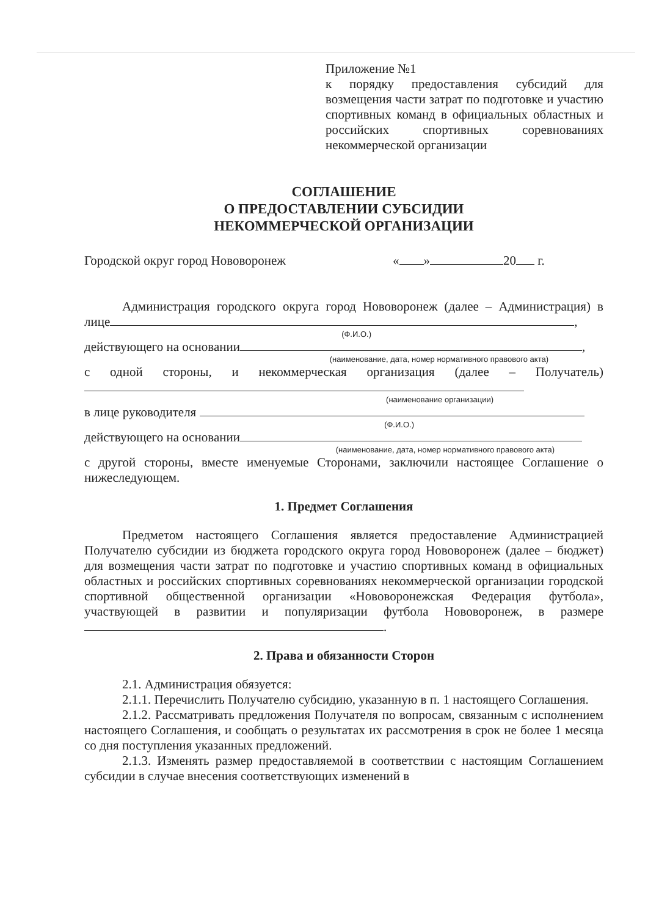Приложение №1
к порядку предоставления субсидий для возмещения части затрат по подготовке и участию спортивных команд в официальных областных и российских спортивных соревнованиях некоммерческой организации
СОГЛАШЕНИЕ
О ПРЕДОСТАВЛЕНИИ СУБСИДИИ
НЕКОММЕРЧЕСКОЙ ОРГАНИЗАЦИИ
Городской округ город Нововоронеж « » 20 г.
Администрация городского округа город Нововоронеж (далее – Администрация) в лице ,
(Ф.И.О.)
действующего на основании ,
(наименование, дата, номер нормативного правового акта)
с одной стороны, и некоммерческая организация (далее – Получатель)
(наименование организации)
в лице руководителя
(Ф.И.О.)
действующего на основании
(наименование, дата, номер нормативного правового акта)
с другой стороны, вместе именуемые Сторонами, заключили настоящее Соглашение о нижеследующем.
1. Предмет Соглашения
Предметом настоящего Соглашения является предоставление Администрацией Получателю субсидии из бюджета городского округа город Нововоронеж (далее – бюджет) для возмещения части затрат по подготовке и участию спортивных команд в официальных областных и российских спортивных соревнованиях некоммерческой организации городской спортивной общественной организации «Нововоронежская Федерация футбола», участвующей в развитии и популяризации футбола Нововоронеж, в размере .
2. Права и обязанности Сторон
2.1. Администрация обязуется:
2.1.1. Перечислить Получателю субсидию, указанную в п. 1 настоящего Соглашения.
2.1.2. Рассматривать предложения Получателя по вопросам, связанным с исполнением настоящего Соглашения, и сообщать о результатах их рассмотрения в срок не более 1 месяца со дня поступления указанных предложений.
2.1.3. Изменять размер предоставляемой в соответствии с настоящим Соглашением субсидии в случае внесения соответствующих изменений в